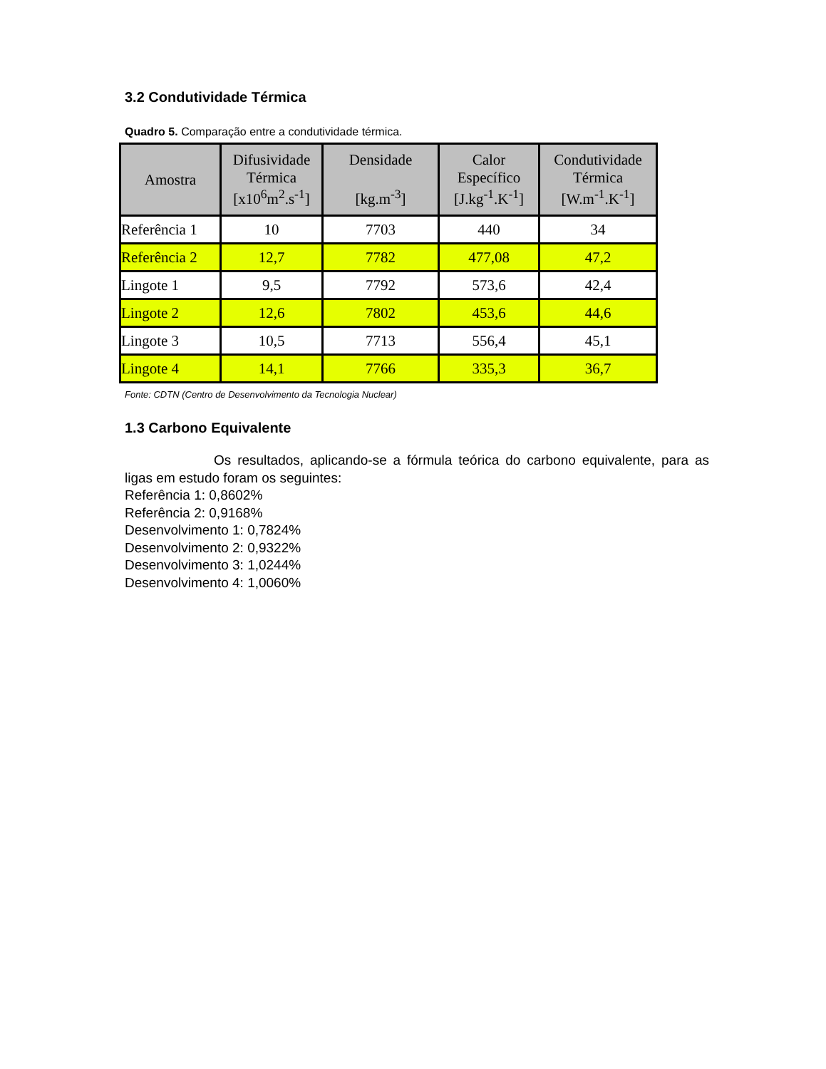3.2 Condutividade Térmica
Quadro 5. Comparação entre a condutividade térmica.
| Amostra | Difusividade Térmica [x10<sup>6</sup>m<sup>2</sup>.s<sup>-1</sup>] | Densidade [kg.m<sup>-3</sup>] | Calor Específico [J.kg<sup>-1</sup>.K<sup>-1</sup>] | Condutividade Térmica [W.m<sup>-1</sup>.K<sup>-1</sup>] |
| --- | --- | --- | --- | --- |
| Referência 1 | 10 | 7703 | 440 | 34 |
| Referência 2 | 12,7 | 7782 | 477,08 | 47,2 |
| Lingote 1 | 9,5 | 7792 | 573,6 | 42,4 |
| Lingote 2 | 12,6 | 7802 | 453,6 | 44,6 |
| Lingote 3 | 10,5 | 7713 | 556,4 | 45,1 |
| Lingote 4 | 14,1 | 7766 | 335,3 | 36,7 |
Fonte: CDTN (Centro de Desenvolvimento da Tecnologia Nuclear)
1.3 Carbono Equivalente
Os resultados, aplicando-se a fórmula teórica do carbono equivalente, para as ligas em estudo foram os seguintes:
Referência 1: 0,8602%
Referência 2: 0,9168%
Desenvolvimento 1: 0,7824%
Desenvolvimento 2: 0,9322%
Desenvolvimento 3: 1,0244%
Desenvolvimento 4: 1,0060%